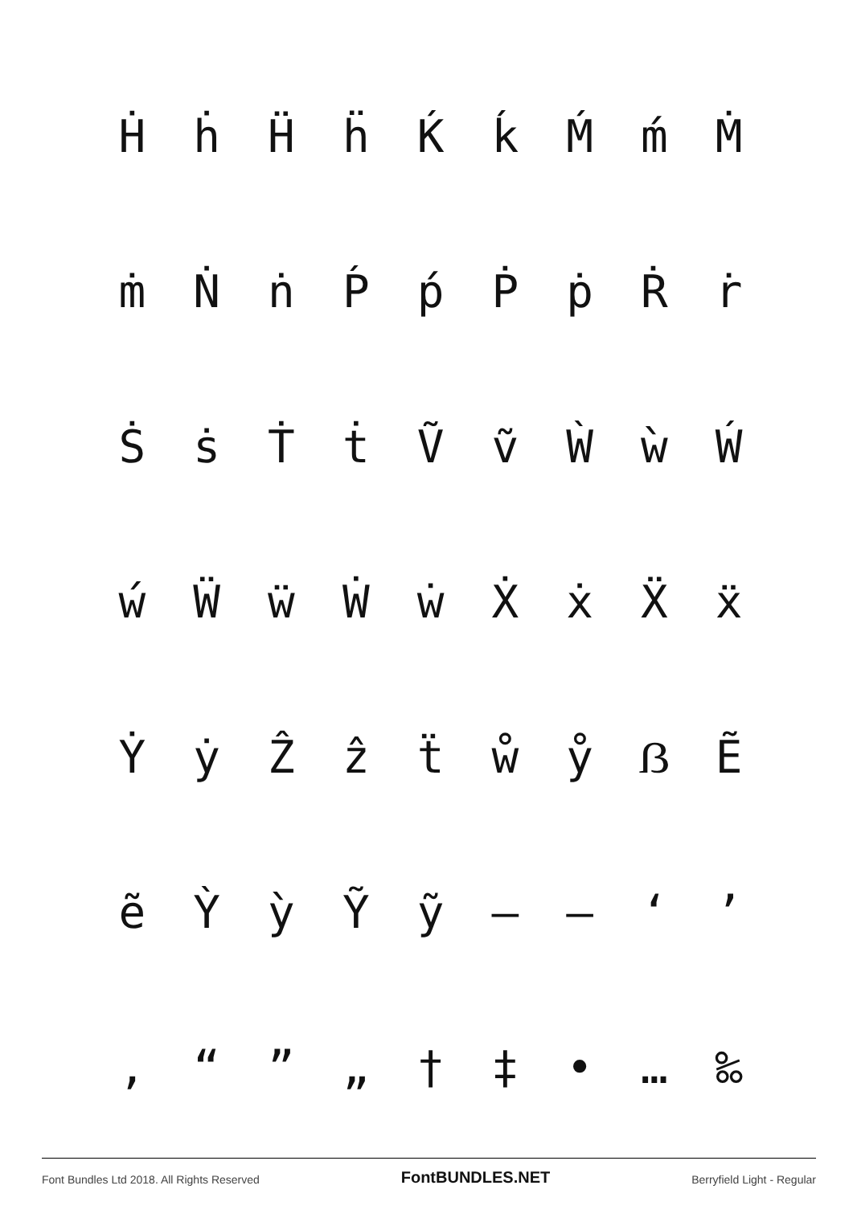Ḣ ḣ Ḧ ḧ Ḱ ḱ Ḿ ḿ Ṁ
ṁ Ṅ ṅ Ṕ ṕ Ṗ ṗ Ṙ ṙ
Ṡ ṡ Ṫ ṫ Ṽ ṽ Ẁ ẁ Ẃ
ẃ Ẅ ẅ Ẇ ẇ Ẋ ẋ Ẍ ẍ
Ẏ ẏ Ẑ ẑ ẗ ẘ ẙ ẞ Ẽ
ẽ Ỳ ỳ Ỹ ỹ – — ‘ ’
‚ “ ” „ † ‡ • … ‰
Font Bundles Ltd 2018. All Rights Reserved FontBUNDLES.NET Berryfield Light - Regular